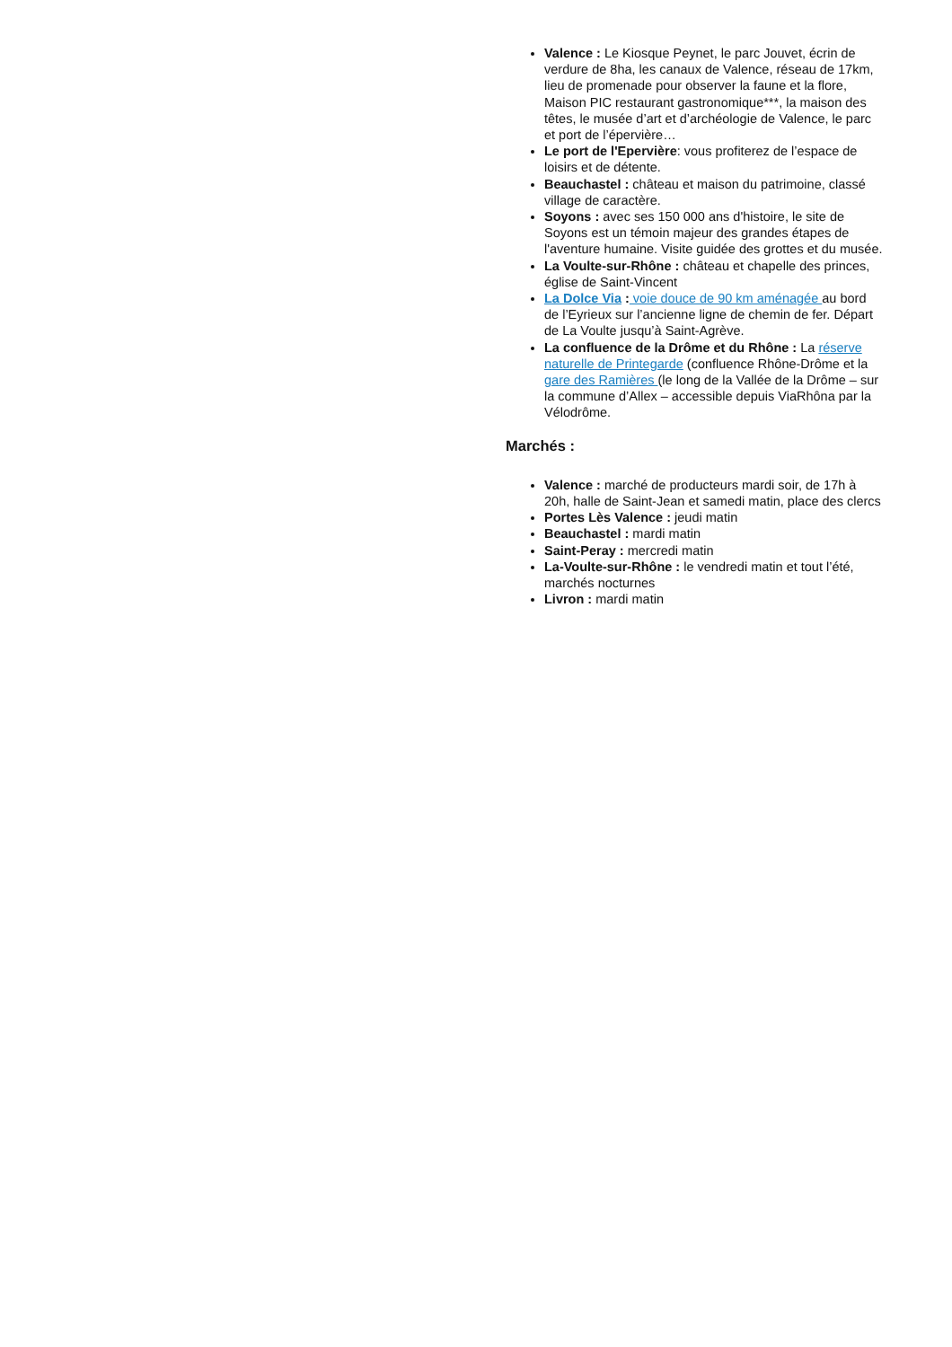Valence : Le Kiosque Peynet, le parc Jouvet, écrin de verdure de 8ha, les canaux de Valence, réseau de 17km, lieu de promenade pour observer la faune et la flore, Maison PIC restaurant gastronomique***, la maison des têtes, le musée d’art et d’archéologie de Valence, le parc et port de l’épervière…
Le port de l'Epervière: vous profiterez de l’espace de loisirs et de détente.
Beauchastel : château et maison du patrimoine, classé village de caractère.
Soyons : avec ses 150 000 ans d'histoire, le site de Soyons est un témoin majeur des grandes étapes de l'aventure humaine. Visite guidée des grottes et du musée.
La Voulte-sur-Rhône : château et chapelle des princes, église de Saint-Vincent
La Dolce Via : voie douce de 90 km aménagée au bord de l’Eyrieux sur l’ancienne ligne de chemin de fer. Départ de La Voulte jusqu’à Saint-Agrève.
La confluence de la Drôme et du Rhône : La réserve naturelle de Printegarde (confluence Rhône-Drôme et la gare des Ramières (le long de la Vallée de la Drôme – sur la commune d’Allex – accessible depuis ViaRhôna par la Vélodrôme.
Marchés :
Valence : marché de producteurs mardi soir, de 17h à 20h, halle de Saint-Jean et samedi matin, place des clercs
Portes Lès Valence : jeudi matin
Beauchastel : mardi matin
Saint-Peray : mercredi matin
La-Voulte-sur-Rhône : le vendredi matin et tout l’été, marchés nocturnes
Livron : mardi matin